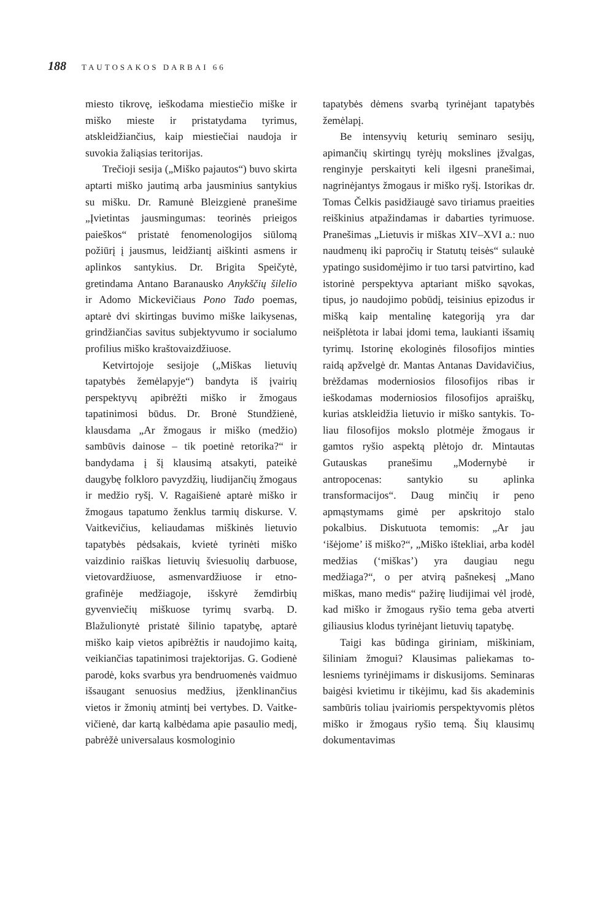188 TAUTOSAKOS DARBAI 66
miesto tikrovę, ieškodama miestiečio miš­ke ir miško mieste ir pristatydama tyrimus, atskleidžiančius, kaip miestiečiai naudoja ir suvokia žaliąsias teritorijas.
Trečioji sesija („Miško pajautos“) buvo skirta aptarti miško jautimą arba jaus­minius santykius su mišku. Dr. Ramunė Bleizgienė pranešime „Įvietintas jausmin­gumas: teorinės prieigos paieškos“ pristatė fenomenologijos siūlomą požiūrį į jaus­mus, leidžiantį aiškinti asmens ir aplinkos santykius. Dr. Brigita Speičytė, gretinda­ma Antano Baranausko Anykščių šilelio ir Adomo Mickevičiaus Pono Tado poemas, aptarė dvi skirtingas buvimo miške laiky­senas, grindžiančias savitus subjektyvu­mo ir socialumo profilius miško krašto­vaizdžiuose.
Ketvirtojoje sesijoje („Miškas lietuvių tapatybės žemėlapyje“) bandyta iš įvairių perspektyvų apibrėžti miško ir žmogaus tapatinimosi būdus. Dr. Bronė Stun­džienė, klausdama „Ar žmogaus ir miško (medžio) sambūvis dainose – tik poetinė retorika?“ ir bandydama į šį klausimą atsa­kyti, pateikė daugybę folkloro pavyzdžių, liudijančių žmogaus ir medžio ryšį. V. Ra­gaišienė aptarė miško ir žmogaus tapatumo ženklus tarmių diskurse. V. Vaitkevičius, keliaudamas miškinės lietuvio tapatybės pėdsakais, kvietė tyrinėti miško vaizdinio raiškas lietuvių šviesuolių darbuose, vie­tovardžiuose, asmenvardžiuose ir etno­grafinėje medžiagoje, išskyrė žemdirbių gyvenviečių miškuose tyrimų svarbą. D. Blažulionytė pristatė šilinio tapatybę, aptarė miško kaip vietos apibrėžtis ir nau­dojimo kaitą, veikiančias tapatinimosi tra­jektorijas. G. Godienė parodė, koks svar­bus yra bendruomenės vaidmuo išsaugant senuosius medžius, įženklinančius vietos ir žmonių atmintį bei vertybes. D. Vaitke­vičienė, dar kartą kalbėdama apie pasaulio medį, pabrėžė universalaus kosmologinio
tapatybės dėmens svarbą tyrinėjant tapa­tybės žemėlapį.
Be intensyvių keturių seminaro sesi­jų, apimančių skirtingų tyrėjų mokslines įžvalgas, renginyje perskaityti keli ilgesni pranešimai, nagrinėjantys žmogaus ir miš­ko ryšį. Istorikas dr. Tomas Čelkis pasi­džiaugė savo tiriamus praeities reiškinius atpažindamas ir dabarties tyrimuose. Pra­nešimas „Lietuvis ir miškas XIV–XVI a.: nuo naudmenų iki papročių ir Statutų teisės“ sulaukė ypatingo susidomėjimo ir tuo tarsi patvirtino, kad istorinė pers­pektyva aptariant miško sąvokas, tipus, jo naudojimo pobūdį, teisinius epizodus ir mišką kaip mentalinę kategoriją yra dar neišplėtota ir labai įdomi tema, laukianti išsamių tyrimų. Istorinę ekologinės filo­sofijos minties raidą apžvelgė dr. Mantas Antanas Davidavičius, brėždamas mo­derniosios filosofijos ribas ir ieškodamas moderniosios filosofijos apraiškų, kurias atskleidžia lietuvio ir miško santykis. To­liau filosofijos mokslo plotmėje žmogaus ir gamtos ryšio aspektą plėtojo dr. Min­tautas Gutauskas pranešimu „Moderny­bė ir antropocenas: santykio su aplinka transformacijos“. Daug minčių ir peno apmąstymams gimė per apskritojo stalo pokalbius. Diskutuota temomis: „Ar jau ‘išėjome’ iš miško?“, „Miško ištekliai, arba kodėl medžias (‘miškas’) yra daugiau negu medžiaga?“, o per atvirą pašnekesį „Mano miškas, mano medis“ pažirę liudijimai vėl įrodė, kad miško ir žmogaus ryšio tema geba atverti giliausius klodus tyrinėjant lietuvių tapatybę.
Taigi kas būdinga giriniam, miškiniam, šiliniam žmogui? Klausimas paliekamas to­lesniems tyrinėjimams ir diskusijoms. Se­minaras baigėsi kvietimu ir tikėjimu, kad šis akademinis sambūris toliau įvairiomis perspektyvomis plėtos miško ir žmogaus ryšio temą. Šių klausimų dokumentavimas